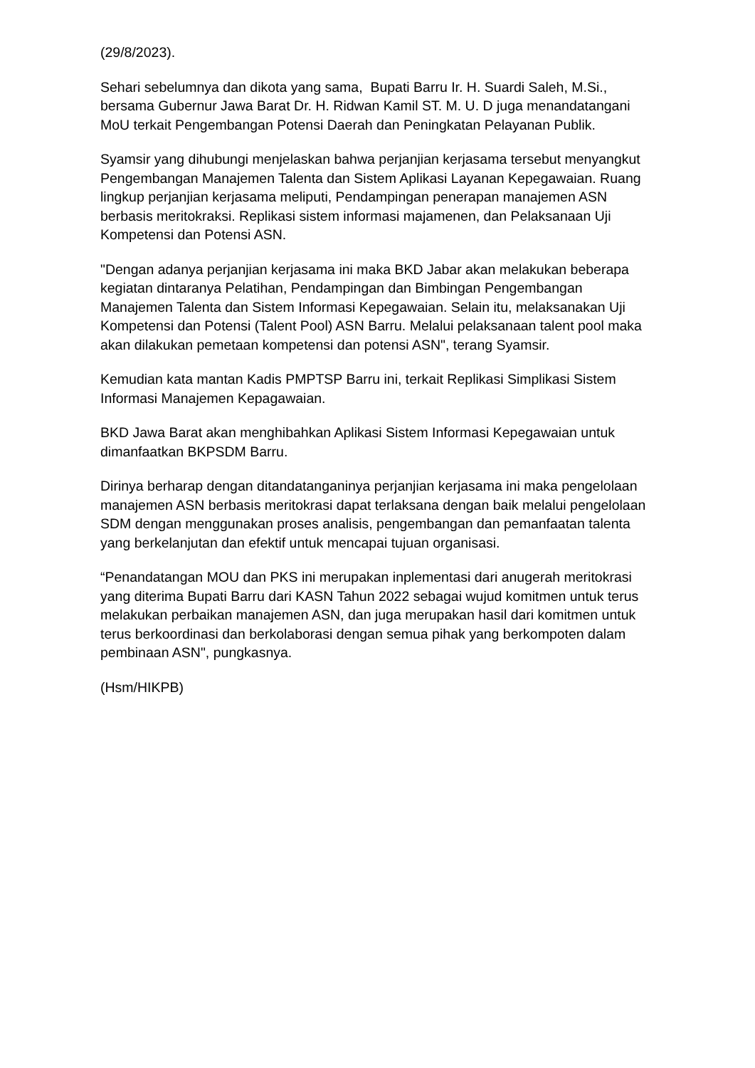(29/8/2023).
Sehari sebelumnya dan dikota yang sama, Bupati Barru Ir. H. Suardi Saleh, M.Si., bersama Gubernur Jawa Barat Dr. H. Ridwan Kamil ST. M. U. D juga menandatangani MoU terkait Pengembangan Potensi Daerah dan Peningkatan Pelayanan Publik.
Syamsir yang dihubungi menjelaskan bahwa perjanjian kerjasama tersebut menyangkut Pengembangan Manajemen Talenta dan Sistem Aplikasi Layanan Kepegawaian. Ruang lingkup perjanjian kerjasama meliputi, Pendampingan penerapan manajemen ASN berbasis meritokraksi. Replikasi sistem informasi majamenen, dan Pelaksanaan Uji Kompetensi dan Potensi ASN.
"Dengan adanya perjanjian kerjasama ini maka BKD Jabar akan melakukan beberapa kegiatan dintaranya Pelatihan, Pendampingan dan Bimbingan Pengembangan Manajemen Talenta dan Sistem Informasi Kepegawaian. Selain itu, melaksanakan Uji Kompetensi dan Potensi (Talent Pool) ASN Barru. Melalui pelaksanaan talent pool maka akan dilakukan pemetaan kompetensi dan potensi ASN", terang Syamsir.
Kemudian kata mantan Kadis PMPTSP Barru ini, terkait Replikasi Simplikasi Sistem Informasi Manajemen Kepagawaian.
BKD Jawa Barat akan menghibahkan Aplikasi Sistem Informasi Kepegawaian untuk dimanfaatkan BKPSDM Barru.
Dirinya berharap dengan ditandatanganinya perjanjian kerjasama ini maka pengelolaan manajemen ASN berbasis meritokrasi dapat terlaksana dengan baik melalui pengelolaan SDM dengan menggunakan proses analisis, pengembangan dan pemanfaatan talenta yang berkelanjutan dan efektif untuk mencapai tujuan organisasi.
“Penandatangan MOU dan PKS ini merupakan inplementasi dari anugerah meritokrasi yang diterima Bupati Barru dari KASN Tahun 2022 sebagai wujud komitmen untuk terus melakukan perbaikan manajemen ASN, dan juga merupakan hasil dari komitmen untuk terus berkoordinasi dan berkolaborasi dengan semua pihak yang berkompoten dalam pembinaan ASN", pungkasnya.
(Hsm/HIKPB)